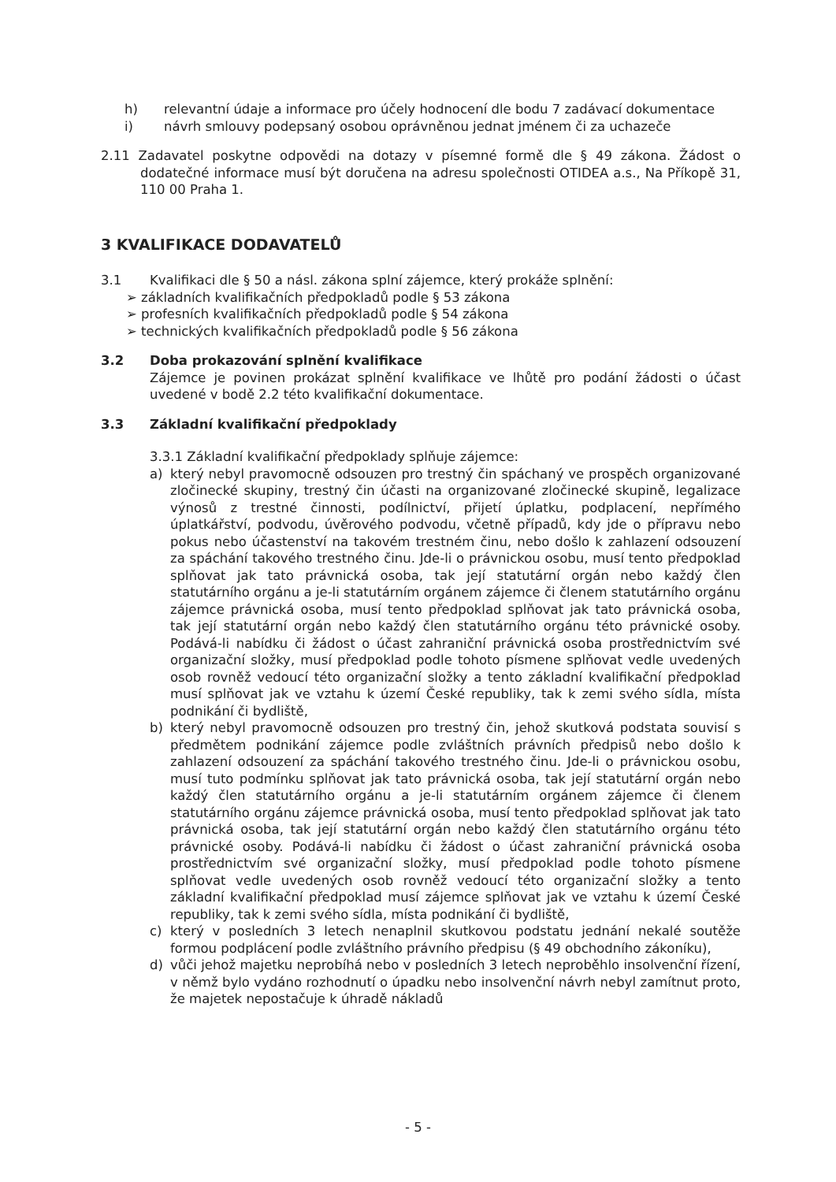h) relevantní údaje a informace pro účely hodnocení dle bodu 7 zadávací dokumentace
i) návrh smlouvy podepsaný osobou oprávněnou jednat jménem či za uchazeče
2.11 Zadavatel poskytne odpovědi na dotazy v písemné formě dle § 49 zákona. Žádost o dodatečné informace musí být doručena na adresu společnosti OTIDEA a.s., Na Příkopě 31, 110 00 Praha 1.
3 KVALIFIKACE DODAVATELŮ
3.1 Kvalifikaci dle § 50 a násl. zákona splní zájemce, který prokáže splnění:
➢ základních kvalifikačních předpokladů podle § 53 zákona
➢ profesních kvalifikačních předpokladů podle § 54 zákona
➢ technických kvalifikačních předpokladů podle § 56 zákona
3.2 Doba prokazování splnění kvalifikace
Zájemce je povinen prokázat splnění kvalifikace ve lhůtě pro podání žádosti o účast uvedené v bodě 2.2 této kvalifikační dokumentace.
3.3 Základní kvalifikační předpoklady
3.3.1 Základní kvalifikační předpoklady splňuje zájemce:
a) který nebyl pravomocně odsouzen pro trestný čin spáchaný ve prospěch organizované zločinecké skupiny, trestný čin účasti na organizované zločinecké skupině, legalizace výnosů z trestné činnosti, podílnictví, přijetí úplatku, podplacení, nepřímého úplatkářství, podvodu, úvěrového podvodu, včetně případů, kdy jde o přípravu nebo pokus nebo účastenství na takovém trestném činu, nebo došlo k zahlazení odsouzení za spáchání takového trestného činu. Jde-li o právnickou osobu, musí tento předpoklad splňovat jak tato právnická osoba, tak její statutární orgán nebo každý člen statutárního orgánu a je-li statutárním orgánem zájemce či členem statutárního orgánu zájemce právnická osoba, musí tento předpoklad splňovat jak tato právnická osoba, tak její statutární orgán nebo každý člen statutárního orgánu této právnické osoby. Podává-li nabídku či žádost o účast zahraniční právnická osoba prostřednictvím své organizační složky, musí předpoklad podle tohoto písmene splňovat vedle uvedených osob rovněž vedoucí této organizační složky a tento základní kvalifikační předpoklad musí splňovat jak ve vztahu k území České republiky, tak k zemi svého sídla, místa podnikání či bydliště,
b) který nebyl pravomocně odsouzen pro trestný čin, jehož skutková podstata souvisí s předmětem podnikání zájemce podle zvláštních právních předpisů nebo došlo k zahlazení odsouzení za spáchání takového trestného činu. Jde-li o právnickou osobu, musí tuto podmínku splňovat jak tato právnická osoba, tak její statutární orgán nebo každý člen statutárního orgánu a je-li statutárním orgánem zájemce či členem statutárního orgánu zájemce právnická osoba, musí tento předpoklad splňovat jak tato právnická osoba, tak její statutární orgán nebo každý člen statutárního orgánu této právnické osoby. Podává-li nabídku či žádost o účast zahraniční právnická osoba prostřednictvím své organizační složky, musí předpoklad podle tohoto písmene splňovat vedle uvedených osob rovněž vedoucí této organizační složky a tento základní kvalifikační předpoklad musí zájemce splňovat jak ve vztahu k území České republiky, tak k zemi svého sídla, místa podnikání či bydliště,
c) který v posledních 3 letech nenaplnil skutkovou podstatu jednání nekalé soutěže formou podplácení podle zvláštního právního předpisu (§ 49 obchodního zákoníku),
d) vůči jehož majetku neprobíhá nebo v posledních 3 letech neproběhlo insolvenční řízení, v němž bylo vydáno rozhodnutí o úpadku nebo insolvenční návrh nebyl zamítnut proto, že majetek nepostačuje k úhradě nákladů
- 5 -